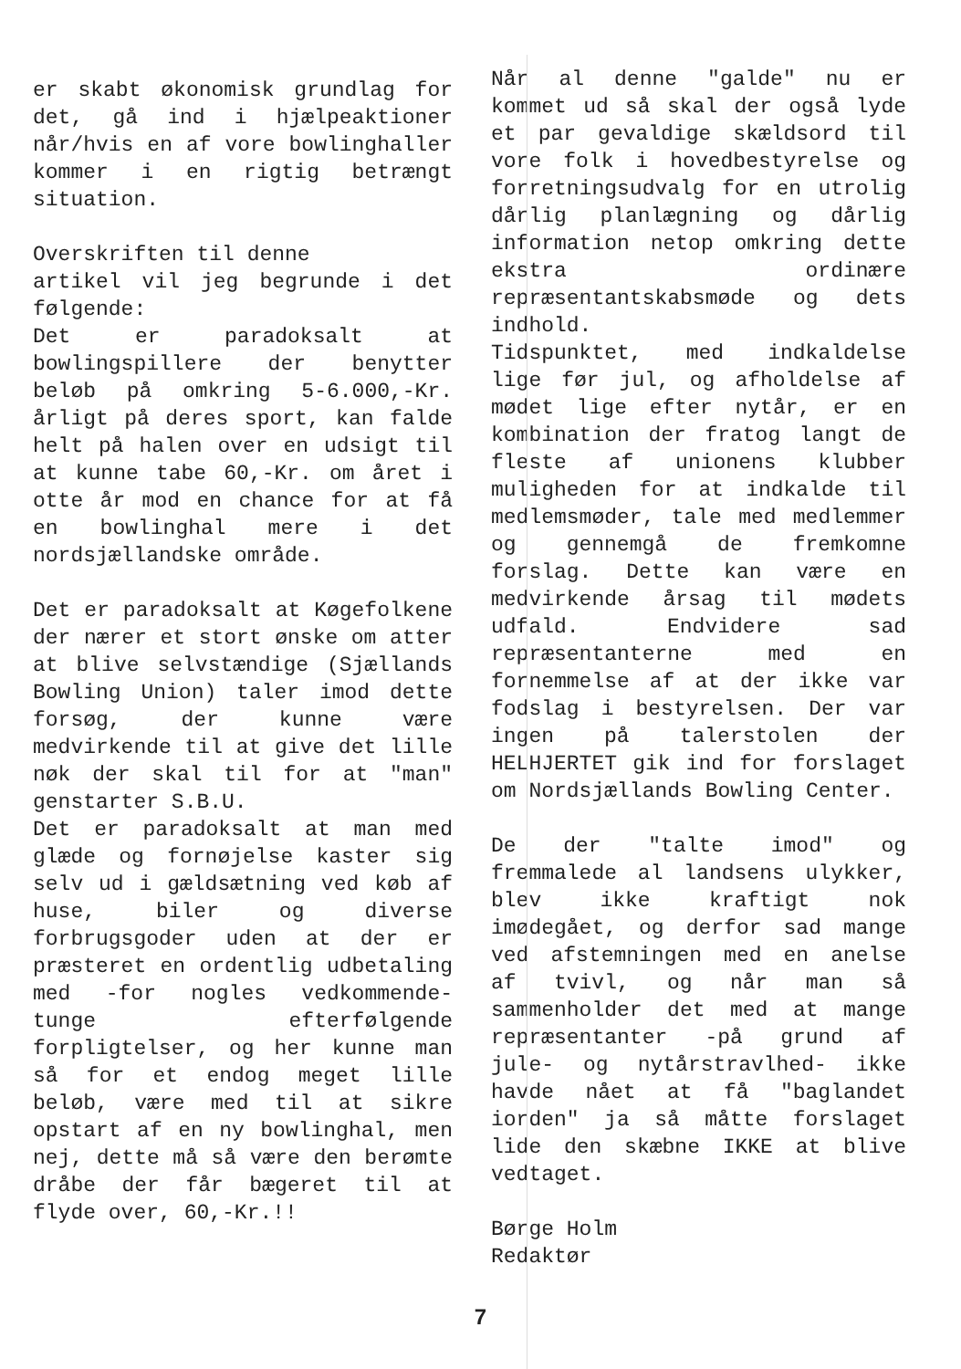er skabt økonomisk grundlag for det, gå ind i hjælpeaktioner når/hvis en af vore bowlinghaller kommer i en rigtig betrængt situation.
Overskriften til denne
artikel vil jeg begrunde i det følgende:
Det er paradoksalt at bowlingspillere der benytter beløb på omkring 5-6.000,-Kr. årligt på deres sport, kan falde helt på halen over en udsigt til at kunne tabe 60,-Kr. om året i otte år mod en chance for at få en bowlinghal mere i det nordsjællandske område.
Det er paradoksalt at Køgefolkene der nærer et stort ønske om atter at blive selvstændige (Sjællands Bowling Union) taler imod dette forsøg, der kunne være medvirkende til at give det lille nøk der skal til for at "man" genstarter S.B.U.
Det er paradoksalt at man med glæde og fornøjelse kaster sig selv ud i gældsætning ved køb af huse, biler og diverse forbrugsgoder uden at der er præsteret en ordentlig udbetaling med -for nogles vedkommende- tunge efterfølgende forpligtelser, og her kunne man så for et endog meget lille beløb, være med til at sikre opstart af en ny bowlinghal, men nej, dette må så være den berømte dråbe der får bægeret til at flyde over, 60,-Kr.!!
Når al denne "galde" nu er kommet ud så skal der også lyde et par gevaldige skældsord til vore folk i hovedbestyrelse og forretningsudvalg for en utrolig dårlig planlægning og dårlig information netop omkring dette ekstra ordinære repræsentantskabsmøde og dets indhold.
Tidspunktet, med indkaldelse lige før jul, og afholdelse af mødet lige efter nytår, er en kombination der fratog langt de fleste af unionens klubber muligheden for at indkalde til medlemsmøder, tale med medlemmer og gennemgå de fremkomne forslag. Dette kan være en medvirkende årsag til mødets udfald. Endvidere sad repræsentanterne med en fornemmelse af at der ikke var fodslag i bestyrelsen. Der var ingen på talerstolen der HELHJERTET gik ind for forslaget om Nordsjællands Bowling Center.
De der "talte imod" og fremmalede al landsens ulykker, blev ikke kraftigt nok imødegået, og derfor sad mange ved afstemningen med en anelse af tvivl, og når man så sammenholder det med at mange repræsentanter -på grund af jule- og nytårstravlhed- ikke havde nået at få "baglandet iorden" ja så måtte forslaget lide den skæbne IKKE at blive vedtaget.
Børge Holm
Redaktør
7